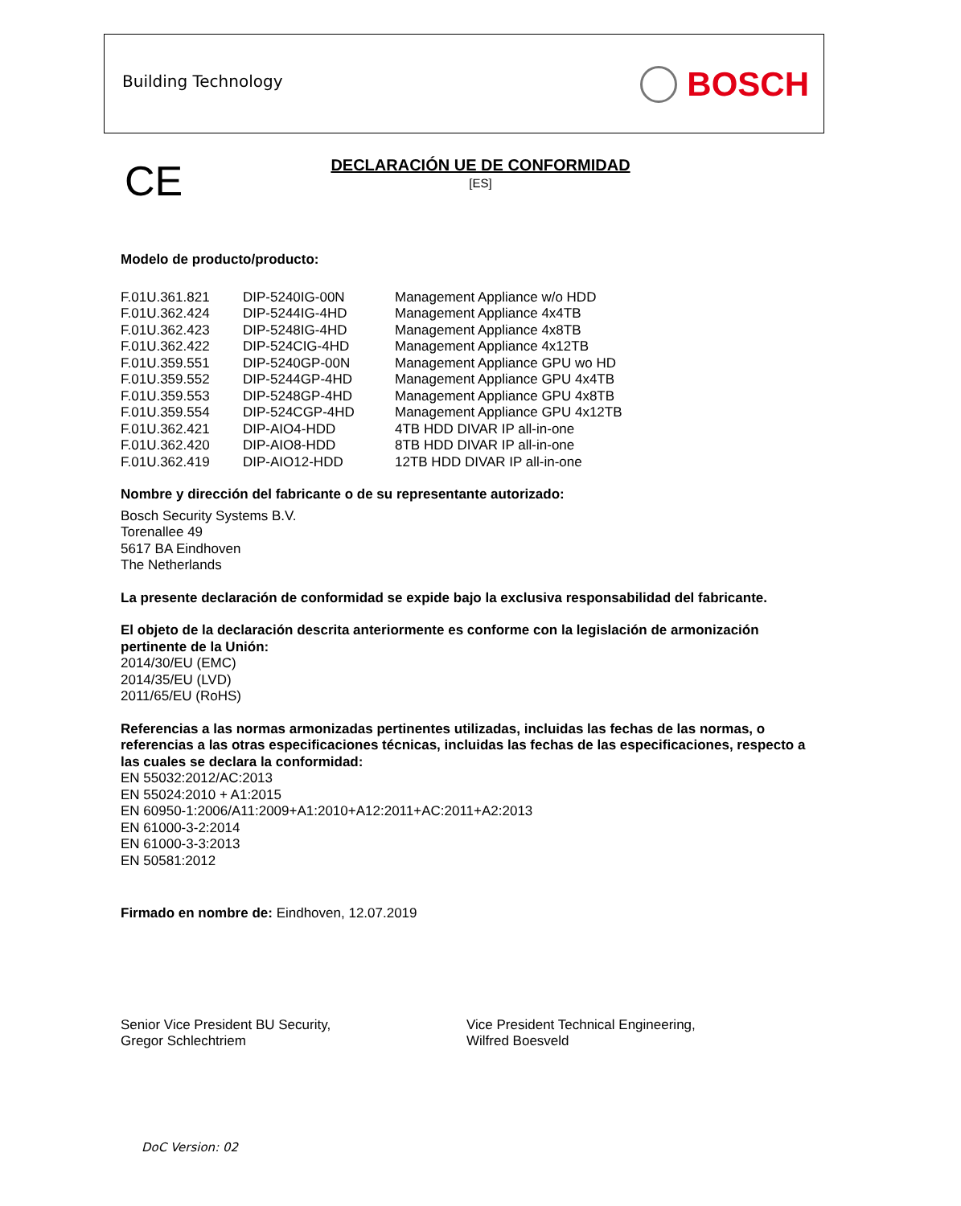Building Technology BOSCH
CE
DECLARACIÓN UE DE CONFORMIDAD
[ES]
Modelo de producto/producto:
| F.01U.361.821 | DIP-5240IG-00N | Management Appliance w/o HDD |
| F.01U.362.424 | DIP-5244IG-4HD | Management Appliance 4x4TB |
| F.01U.362.423 | DIP-5248IG-4HD | Management Appliance 4x8TB |
| F.01U.362.422 | DIP-524CIG-4HD | Management Appliance 4x12TB |
| F.01U.359.551 | DIP-5240GP-00N | Management Appliance GPU wo HD |
| F.01U.359.552 | DIP-5244GP-4HD | Management Appliance GPU 4x4TB |
| F.01U.359.553 | DIP-5248GP-4HD | Management Appliance GPU 4x8TB |
| F.01U.359.554 | DIP-524CGP-4HD | Management Appliance GPU 4x12TB |
| F.01U.362.421 | DIP-AIO4-HDD | 4TB HDD DIVAR IP all-in-one |
| F.01U.362.420 | DIP-AIO8-HDD | 8TB HDD DIVAR IP all-in-one |
| F.01U.362.419 | DIP-AIO12-HDD | 12TB HDD DIVAR IP all-in-one |
Nombre y dirección del fabricante o de su representante autorizado:
Bosch Security Systems B.V.
Torenallee 49
5617 BA Eindhoven
The Netherlands
La presente declaración de conformidad se expide bajo la exclusiva responsabilidad del fabricante.
El objeto de la declaración descrita anteriormente es conforme con la legislación de armonización pertinente de la Unión:
2014/30/EU (EMC)
2014/35/EU (LVD)
2011/65/EU (RoHS)
Referencias a las normas armonizadas pertinentes utilizadas, incluidas las fechas de las normas, o referencias a las otras especificaciones técnicas, incluidas las fechas de las especificaciones, respecto a las cuales se declara la conformidad:
EN 55032:2012/AC:2013
EN 55024:2010 + A1:2015
EN 60950-1:2006/A11:2009+A1:2010+A12:2011+AC:2011+A2:2013
EN 61000-3-2:2014
EN 61000-3-3:2013
EN 50581:2012
Firmado en nombre de: Eindhoven, 12.07.2019
Senior Vice President BU Security,
Gregor Schlechtriem
Vice President Technical Engineering,
Wilfred Boesveld
DoC Version: 02